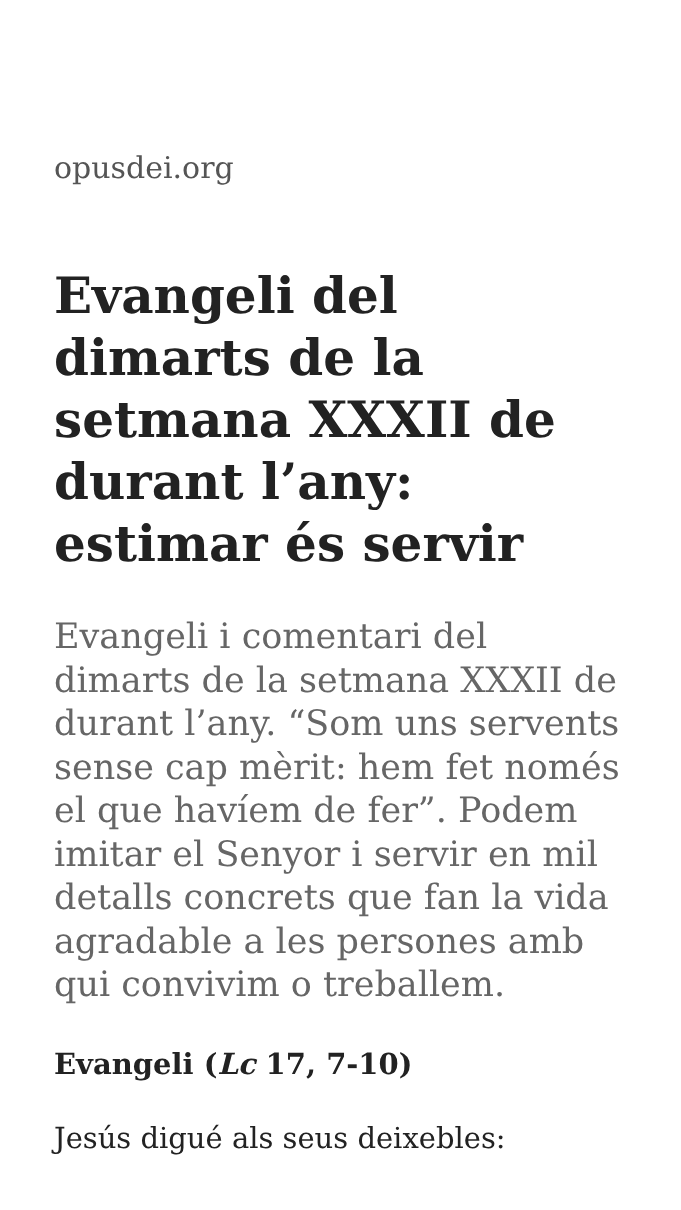opusdei.org
Evangeli del dimarts de la setmana XXXII de durant l’any: estimar és servir
Evangeli i comentari del dimarts de la setmana XXXII de durant l’any. “Som uns servents sense cap mèrit: hem fet només el que havíem de fer”. Podem imitar el Senyor i servir en mil detalls concrets que fan la vida agradable a les persones amb qui convivim o treballem.
Evangeli (Lc 17, 7-10)
Jesús digué als seus deixebles: